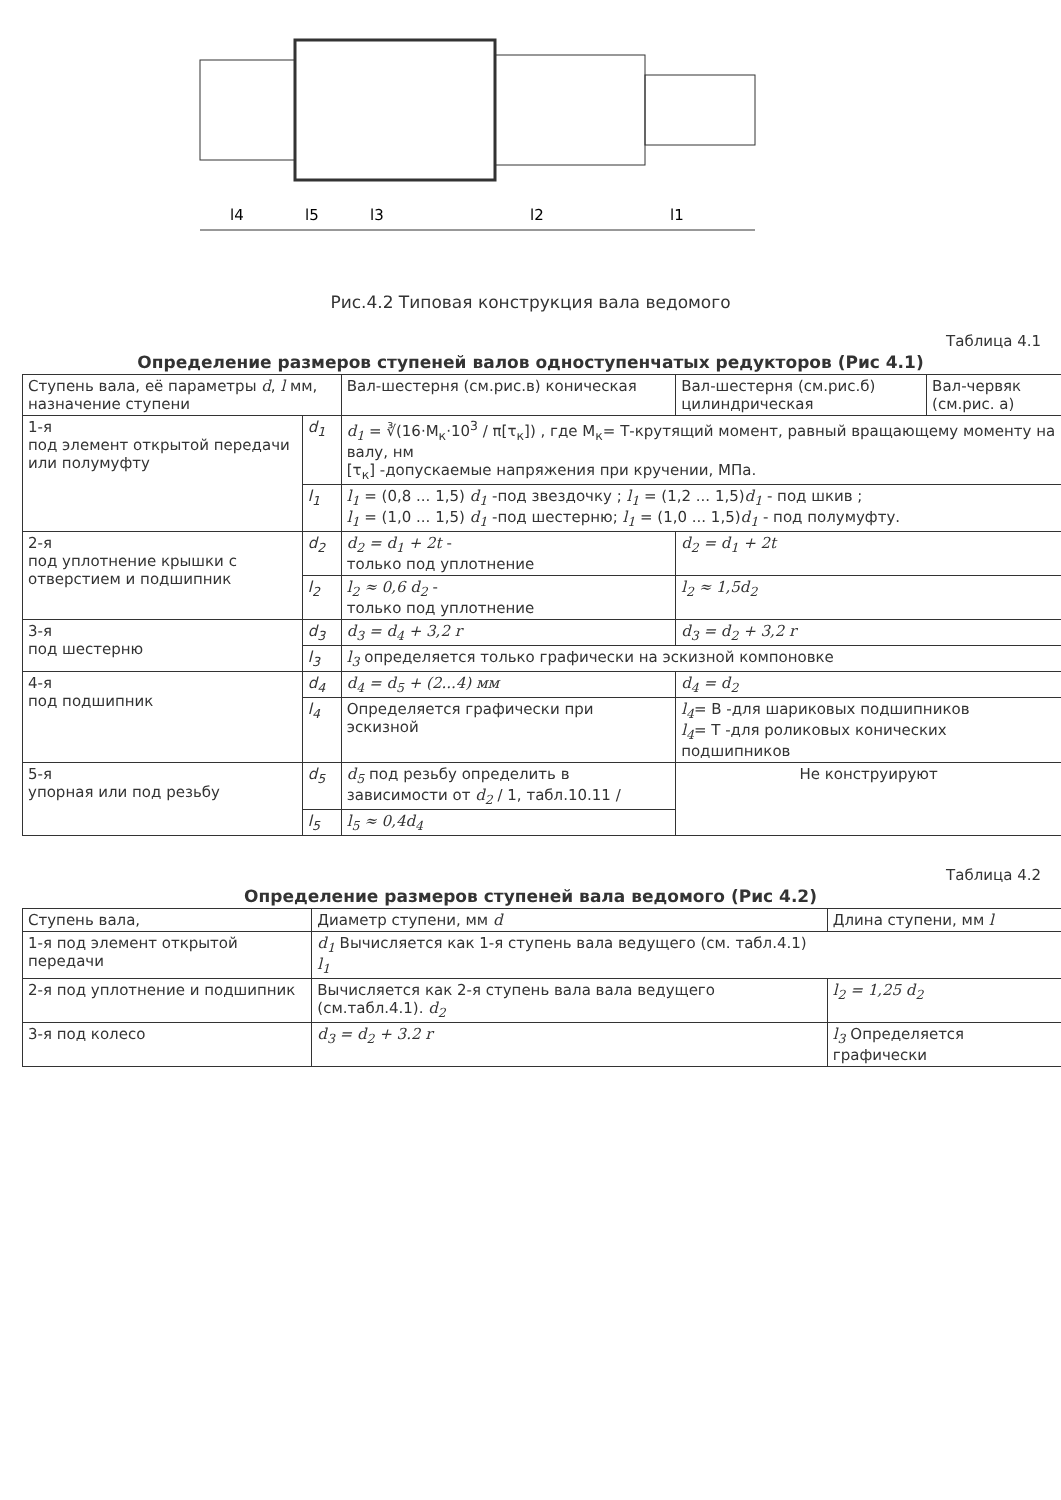l4
l5
l3
l2
l1
Рис.4.2 Типовая конструкция вала ведомого
Таблица 4.1
Определение размеров ступеней валов одноступенчатых редукторов (Рис 4.1)
| Ступень вала, её параметры d , l мм, назначение ступени | | Вал-шестерня (см.рис.в) коническая | Вал-шестерня (см.рис.б) цилиндрическая | Вал-червяк (см.рис. а) |
| --- | --- | --- | --- | --- |
| 1-я под элемент открытой передачи или полумуфту | d<sub>1</sub> | d<sub>1</sub> = ∛(16·M<sub>к</sub>·10<sup>3</sup> / π[τ<sub>к</sub>]) , где M<sub>к</sub>= Т-крутящий момент, равный вращающему моменту на валу, нм [τ<sub>к</sub>] -допускаемые напряжения при кручении, МПа. | | |
| | l<sub>1</sub> | l<sub>1</sub> = (0,8 ... 1,5) d<sub>1</sub> -под звездочку ; l<sub>1</sub> = (1,2 ... 1,5) d<sub>1</sub> - под шкив ; l<sub>1</sub> = (1,0 ... 1,5) d<sub>1</sub> -под шестерню; l<sub>1</sub> = (1,0 ... 1,5) d<sub>1</sub> - под полумуфту. | | |
| 2-я под уплотнение крышки с отверстием и подшипник | d<sub>2</sub> | d<sub>2</sub> = d<sub>1</sub> + 2t - только под уплотнение | d<sub>2</sub> = d<sub>1</sub> + 2t | |
| | l<sub>2</sub> | l<sub>2</sub> ≈ 0,6 d<sub>2</sub> - только под уплотнение | l<sub>2</sub> ≈ 1,5d<sub>2</sub> | |
| 3-я под шестерню | d<sub>3</sub> | d<sub>3</sub> = d<sub>4</sub> + 3,2 r | d<sub>3</sub> = d<sub>2</sub> + 3,2 r | |
| | l<sub>3</sub> | l<sub>3</sub> определяется только графически на эскизной компоновке | | |
| 4-я под подшипник | d<sub>4</sub> | d<sub>4</sub> = d<sub>5</sub> + (2...4) мм | d<sub>4</sub> = d<sub>2</sub> | |
| | l<sub>4</sub> | Определяется графически при эскизной | l<sub>4</sub> = В -для шариковых подшипников l<sub>4</sub> = Т -для роликовых конических подшипников | |
| 5-я упорная или под резьбу | d<sub>5</sub> | d<sub>5</sub> под резьбу определить в зависимости от d<sub>2</sub> / 1, табл.10.11 / | Не конструируют | |
| | l<sub>5</sub> | l<sub>5</sub> ≈ 0,4d<sub>4</sub> | | |
Таблица 4.2
Определение размеров ступеней вала ведомого (Рис 4.2)
| Ступень вала, | Диаметр ступени, мм d | Длина ступени, мм l |
| --- | --- | --- |
| 1-я под элемент открытой передачи | d<sub>1</sub> Вычисляется как 1-я ступень вала ведущего (см. табл.4.1) l<sub>1</sub> | |
| 2-я под уплотнение и подшипник | Вычисляется как 2-я ступень вала вала ведущего (см.табл.4.1). d<sub>2</sub> | l<sub>2</sub> = 1,25 d<sub>2</sub> |
| 3-я под колесо | d<sub>3</sub> = d<sub>2</sub> + 3.2 r | l<sub>3</sub> Определяется графически |